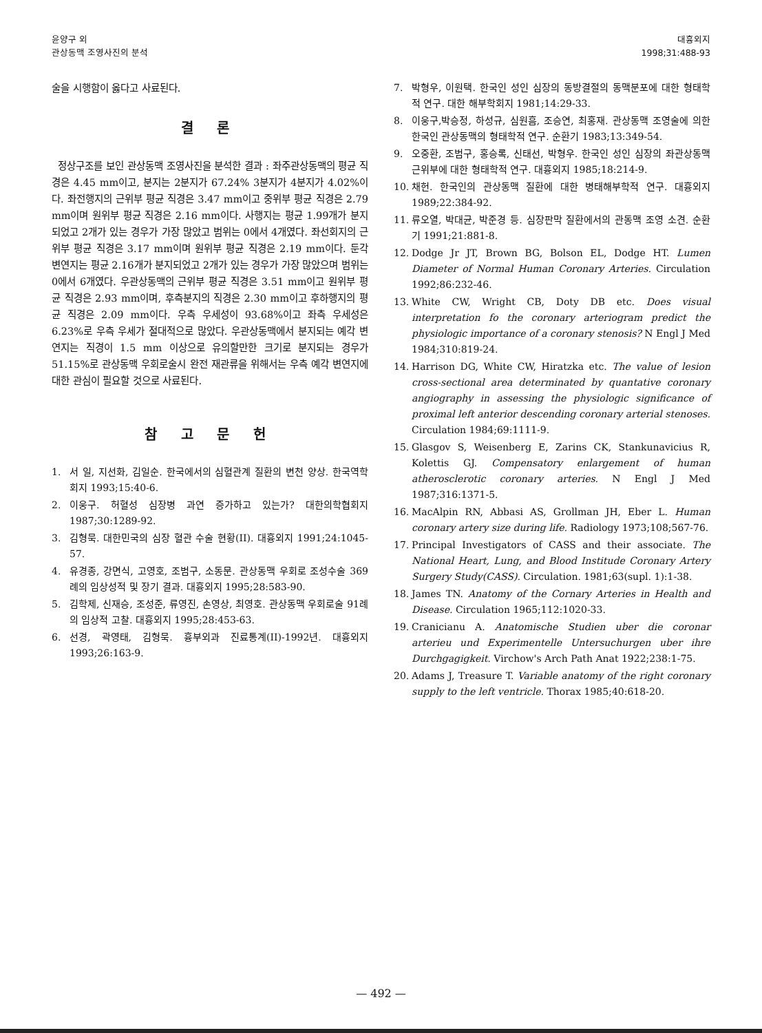윤양구 외
관상동맥 조영사진의 분석
대흉외지
1998;31:488-93
술을 시행함이 옳다고 사료된다.
결 론
정상구조를 보인 관상동맥 조영사진을 분석한 결과 : 좌주관상동맥의 평균 직경은 4.45 mm이고, 분지는 2분지가 67.24% 3분지가 4분지가 4.02%이다. 좌전행지의 근위부 평균 직경은 3.47 mm이고 중위부 평균 직경은 2.79 mm이며 원위부 평균 직경은 2.16 mm이다. 사행지는 평균 1.99개가 분지되었고 2개가 있는 경우가 가장 많았고 범위는 0에서 4개였다. 좌선회지의 근위부 평균 직경은 3.17 mm이며 원위부 평균 직경은 2.19 mm이다. 둔각 변연지는 평균 2.16개가 분지되었고 2개가 있는 경우가 가장 많았으며 범위는 0에서 6개였다. 우관상동맥의 근위부 평균 직경은 3.51 mm이고 원위부 평균 직경은 2.93 mm이며, 후측분지의 직경은 2.30 mm이고 후하행지의 평균 직경은 2.09 mm이다. 우측 우세성이 93.68%이고 좌측 우세성은 6.23%로 우측 우세가 절대적으로 많았다. 우관상동맥에서 분지되는 예각 변연지는 직경이 1.5 mm 이상으로 유의할만한 크기로 분지되는 경우가 51.15%로 관상동맥 우회로술시 완전 재관류을 위해서는 우측 예각 변연지에 대한 관심이 필요할 것으로 사료된다.
참 고 문 헌
1. 서 일, 지선화, 김일순. 한국에서의 심혈관계 질환의 변천 양상. 한국역학회지 1993;15:40-6.
2. 이웅구. 허혈성 심장병 과연 증가하고 있는가? 대한의학협회지 1987;30:1289-92.
3. 김형묵. 대한민국의 심장 혈관 수술 현황(II). 대흉외지 1991;24:1045-57.
4. 유경종, 강면식, 고영호, 조범구, 소동문. 관상동맥 우회로 조성수술 369례의 임상성적 및 장기 결과. 대흉외지 1995;28:583-90.
5. 김학제, 신재승, 조성준, 류영진, 손영상, 최영호. 관상동맥 우회로술 91례의 임상적 고찰. 대흉외지 1995;28:453-63.
6. 선경, 곽영태, 김형묵. 흉부외과 진료통계(II)-1992년. 대흉외지 1993;26:163-9.
7. 박형우, 이원택. 한국인 성인 심장의 동방결절의 동맥분포에 대한 형태학적 연구. 대한 해부학회지 1981;14:29-33.
8. 이웅구,박승정, 하성규, 심원흠, 조승연, 최홍재. 관상동맥 조영술에 의한 한국인 관상동맥의 형태학적 연구. 순환기 1983;13:349-54.
9. 오중환, 조범구, 홍승록, 신태선, 박형우. 한국인 성인 심장의 좌관상동맥 근위부에 대한 형태학적 연구. 대흉외지 1985;18:214-9.
10. 채헌. 한국인의 관상동맥 질환에 대한 병태해부학적 연구. 대흉외지 1989;22:384-92.
11. 류오열, 박대균, 박준경 등. 심장판막 질환에서의 관동맥 조영 소견. 순환기 1991;21:881-8.
12. Dodge Jr JT, Brown BG, Bolson EL, Dodge HT. Lumen Diameter of Normal Human Coronary Arteries. Circulation 1992;86:232-46.
13. White CW, Wright CB, Doty DB etc. Does visual interpretation fo the coronary arteriogram predict the physiologic importance of a coronary stenosis? N Engl J Med 1984;310:819-24.
14. Harrison DG, White CW, Hiratzka etc. The value of lesion cross-sectional area determinated by quantative coronary angiography in assessing the physiologic significance of proximal left anterior descending coronary arterial stenoses. Circulation 1984;69:1111-9.
15. Glasgov S, Weisenberg E, Zarins CK, Stankunavicius R, Kolettis GJ. Compensatory enlargement of human atherosclerotic coronary arteries. N Engl J Med 1987;316:1371-5.
16. MacAlpin RN, Abbasi AS, Grollman JH, Eber L. Human coronary artery size during life. Radiology 1973;108;567-76.
17. Principal Investigators of CASS and their associate. The National Heart, Lung, and Blood Institude Coronary Artery Surgery Study(CASS). Circulation. 1981;63(supl. 1):1-38.
18. James TN. Anatomy of the Cornary Arteries in Health and Disease. Circulation 1965;112:1020-33.
19. Cranicianu A. Anatomische Studien uber die coronar arterieu und Experimentelle Untersuchurgen uber ihre Durchgagigkeit. Virchow's Arch Path Anat 1922;238:1-75.
20. Adams J, Treasure T. Variable anatomy of the right coronary supply to the left ventricle. Thorax 1985;40:618-20.
— 492 —